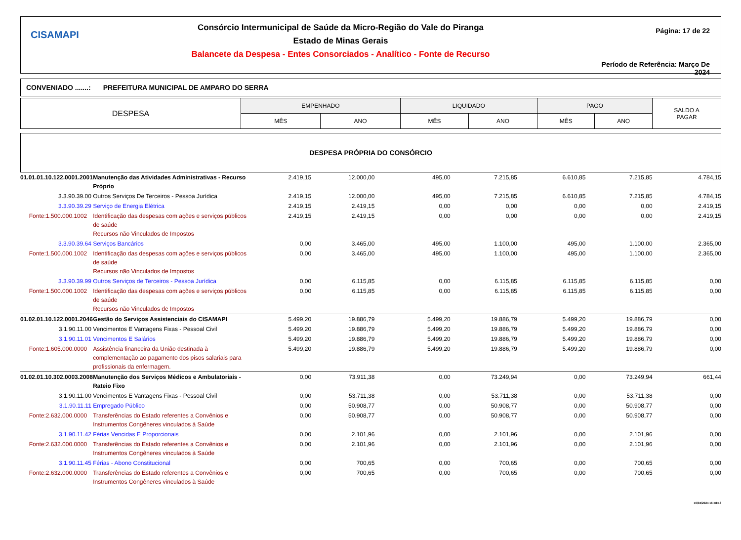CISAMAPI
Consórcio Intermunicipal de Saúde da Micro-Região do Vale do Piranga
Estado de Minas Gerais
Balancete da Despesa - Entes Consorciados - Analítico - Fonte de Recurso
Página: 17 de 22
Período de Referência: Março De 2024
CONVENIADO .......: PREFEITURA MUNICIPAL DE AMPARO DO SERRA
| DESPESA | EMPENHADO | | LIQUIDADO | | PAGO | | SALDO A PAGAR |
| | MÊS | ANO | MÊS | ANO | MÊS | ANO | |
DESPESA PRÓPRIA DO CONSÓRCIO
| 01.01.01.10.122.0001.2001 | Manutenção das Atividades Administrativas - Recurso Próprio | 2.419,15 | 12.000,00 | 495,00 | 7.215,85 | 6.610,85 | 7.215,85 | 4.784,15 |
| 3.3.90.39.00 | Outros Serviços De Terceiros - Pessoa Jurídica | 2.419,15 | 12.000,00 | 495,00 | 7.215,85 | 6.610,85 | 7.215,85 | 4.784,15 |
| 3.3.90.39.29 | Serviço de Energia Elétrica | 2.419,15 | 2.419,15 | 0,00 | 0,00 | 0,00 | 0,00 | 2.419,15 |
| Fonte:1.500.000.1002 | Identificação das despesas com ações e serviços públicos de saúde Recursos não Vinculados de Impostos | 2.419,15 | 2.419,15 | 0,00 | 0,00 | 0,00 | 0,00 | 2.419,15 |
| 3.3.90.39.64 | Serviços Bancários | 0,00 | 3.465,00 | 495,00 | 1.100,00 | 495,00 | 1.100,00 | 2.365,00 |
| Fonte:1.500.000.1002 | Identificação das despesas com ações e serviços públicos de saúde Recursos não Vinculados de Impostos | 0,00 | 3.465,00 | 495,00 | 1.100,00 | 495,00 | 1.100,00 | 2.365,00 |
| 3.3.90.39.99 | Outros Serviços de Terceiros - Pessoa Jurídica | 0,00 | 6.115,85 | 0,00 | 6.115,85 | 6.115,85 | 6.115,85 | 0,00 |
| Fonte:1.500.000.1002 | Identificação das despesas com ações e serviços públicos de saúde Recursos não Vinculados de Impostos | 0,00 | 6.115,85 | 0,00 | 6.115,85 | 6.115,85 | 6.115,85 | 0,00 |
| 01.02.01.10.122.0001.2046 | Gestão do Serviços Assistenciais do CISAMAPI | 5.499,20 | 19.886,79 | 5.499,20 | 19.886,79 | 5.499,20 | 19.886,79 | 0,00 |
| 3.1.90.11.00 | Vencimentos E Vantagens Fixas - Pessoal Civil | 5.499,20 | 19.886,79 | 5.499,20 | 19.886,79 | 5.499,20 | 19.886,79 | 0,00 |
| 3.1.90.11.01 | Vencimentos E Salários | 5.499,20 | 19.886,79 | 5.499,20 | 19.886,79 | 5.499,20 | 19.886,79 | 0,00 |
| Fonte:1.605.000.0000 | Assistência financeira da União destinada à complementação ao pagamento dos pisos salariais para profissionais da enfermagem. | 5.499,20 | 19.886,79 | 5.499,20 | 19.886,79 | 5.499,20 | 19.886,79 | 0,00 |
| 01.02.01.10.302.0003.2008 | Manutenção dos Serviços Médicos e Ambulatoriais - Rateio Fixo | 0,00 | 73.911,38 | 0,00 | 73.249,94 | 0,00 | 73.249,94 | 661,44 |
| 3.1.90.11.00 | Vencimentos E Vantagens Fixas - Pessoal Civil | 0,00 | 53.711,38 | 0,00 | 53.711,38 | 0,00 | 53.711,38 | 0,00 |
| 3.1.90.11.11 | Empregado Público | 0,00 | 50.908,77 | 0,00 | 50.908,77 | 0,00 | 50.908,77 | 0,00 |
| Fonte:2.632.000.0000 | Transferências do Estado referentes a Convênios e Instrumentos Congêneres vinculados à Saúde | 0,00 | 50.908,77 | 0,00 | 50.908,77 | 0,00 | 50.908,77 | 0,00 |
| 3.1.90.11.42 | Férias Vencidas E Proporcionais | 0,00 | 2.101,96 | 0,00 | 2.101,96 | 0,00 | 2.101,96 | 0,00 |
| Fonte:2.632.000.0000 | Transferências do Estado referentes a Convênios e Instrumentos Congêneres vinculados à Saúde | 0,00 | 2.101,96 | 0,00 | 2.101,96 | 0,00 | 2.101,96 | 0,00 |
| 3.1.90.11.45 | Férias - Abono Constitucional | 0,00 | 700,65 | 0,00 | 700,65 | 0,00 | 700,65 | 0,00 |
| Fonte:2.632.000.0000 | Transferências do Estado referentes a Convênios e Instrumentos Congêneres vinculados à Saúde | 0,00 | 700,65 | 0,00 | 700,65 | 0,00 | 700,65 | 0,00 |
10/04/2024 16:48:13